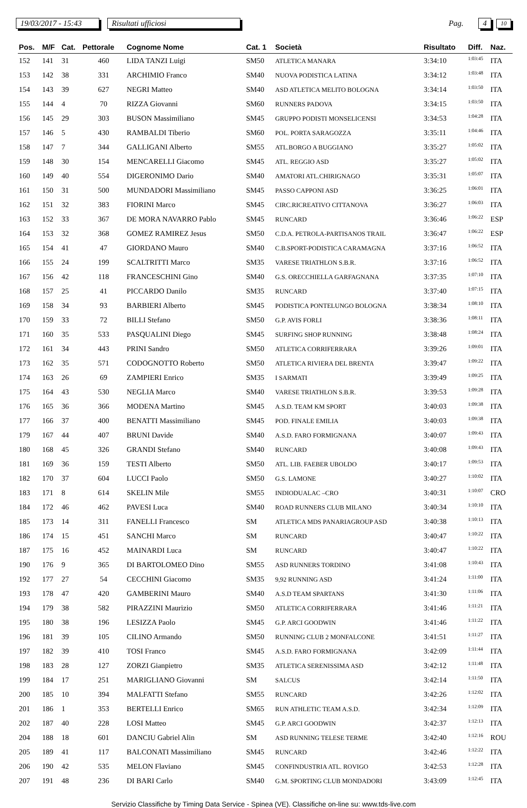19/03/2017 - 15:43 Risultati ufficiosi Pag. 4 10
| Pos. | M/F | Cat. | Pettorale | Cognome Nome | Cat. 1 | Società | Risultato | Diff. | Naz. |
| --- | --- | --- | --- | --- | --- | --- | --- | --- | --- |
| 152 | 141 | 31 | 460 | LIDA TANZI Luigi | SM50 | ATLETICA MANARA | 3:34:10 | 1:03:45 | ITA |
| 153 | 142 | 38 | 331 | ARCHIMIO Franco | SM40 | NUOVA PODISTICA LATINA | 3:34:12 | 1:03:48 | ITA |
| 154 | 143 | 39 | 627 | NEGRI Matteo | SM40 | ASD ATLETICA MELITO BOLOGNA | 3:34:14 | 1:03:50 | ITA |
| 155 | 144 | 4 | 70 | RIZZA Giovanni | SM60 | RUNNERS PADOVA | 3:34:15 | 1:03:50 | ITA |
| 156 | 145 | 29 | 303 | BUSON Massimiliano | SM45 | GRUPPO PODISTI MONSELICENSI | 3:34:53 | 1:04:28 | ITA |
| 157 | 146 | 5 | 430 | RAMBALDI Tiberio | SM60 | POL. PORTA SARAGOZZA | 3:35:11 | 1:04:46 | ITA |
| 158 | 147 | 7 | 344 | GALLIGANI Alberto | SM55 | ATL.BORGO A BUGGIANO | 3:35:27 | 1:05:02 | ITA |
| 159 | 148 | 30 | 154 | MENCARELLI Giacomo | SM45 | ATL. REGGIO ASD | 3:35:27 | 1:05:02 | ITA |
| 160 | 149 | 40 | 554 | DIGERONIMO Dario | SM40 | AMATORI ATL.CHIRIGNAGO | 3:35:31 | 1:05:07 | ITA |
| 161 | 150 | 31 | 500 | MUNDADORI Massimiliano | SM45 | PASSO CAPPONI ASD | 3:36:25 | 1:06:01 | ITA |
| 162 | 151 | 32 | 383 | FIORINI Marco | SM45 | CIRC.RICREATIVO CITTANOVA | 3:36:27 | 1:06:03 | ITA |
| 163 | 152 | 33 | 367 | DE MORA NAVARRO Pablo | SM45 | RUNCARD | 3:36:46 | 1:06:22 | ESP |
| 164 | 153 | 32 | 368 | GOMEZ RAMIREZ Jesus | SM50 | C.D.A. PETROLA-PARTISANOS TRAIL | 3:36:47 | 1:06:22 | ESP |
| 165 | 154 | 41 | 47 | GIORDANO Mauro | SM40 | C.B.SPORT-PODISTICA CARAMAGNA | 3:37:16 | 1:06:52 | ITA |
| 166 | 155 | 24 | 199 | SCALTRITTI Marco | SM35 | VARESE TRIATHLON S.B.R. | 3:37:16 | 1:06:52 | ITA |
| 167 | 156 | 42 | 118 | FRANCESCHINI Gino | SM40 | G.S. ORECCHIELLA GARFAGNANA | 3:37:35 | 1:07:10 | ITA |
| 168 | 157 | 25 | 41 | PICCARDO Danilo | SM35 | RUNCARD | 3:37:40 | 1:07:15 | ITA |
| 169 | 158 | 34 | 93 | BARBIERI Alberto | SM45 | PODISTICA PONTELUNGO BOLOGNA | 3:38:34 | 1:08:10 | ITA |
| 170 | 159 | 33 | 72 | BILLI Stefano | SM50 | G.P. AVIS FORLI | 3:38:36 | 1:08:11 | ITA |
| 171 | 160 | 35 | 533 | PASQUALINI Diego | SM45 | SURFING SHOP RUNNING | 3:38:48 | 1:08:24 | ITA |
| 172 | 161 | 34 | 443 | PRINI Sandro | SM50 | ATLETICA CORRIFERRARA | 3:39:26 | 1:09:01 | ITA |
| 173 | 162 | 35 | 571 | CODOGNOTTO Roberto | SM50 | ATLETICA RIVIERA DEL BRENTA | 3:39:47 | 1:09:22 | ITA |
| 174 | 163 | 26 | 69 | ZAMPIERI Enrico | SM35 | I SARMATI | 3:39:49 | 1:09:25 | ITA |
| 175 | 164 | 43 | 530 | NEGLIA Marco | SM40 | VARESE TRIATHLON S.B.R. | 3:39:53 | 1:09:28 | ITA |
| 176 | 165 | 36 | 366 | MODENA Martino | SM45 | A.S.D. TEAM KM SPORT | 3:40:03 | 1:09:38 | ITA |
| 177 | 166 | 37 | 400 | BENATTI Massimiliano | SM45 | POD. FINALE EMILIA | 3:40:03 | 1:09:38 | ITA |
| 179 | 167 | 44 | 407 | BRUNI Davide | SM40 | A.S.D. FARO FORMIGNANA | 3:40:07 | 1:09:43 | ITA |
| 180 | 168 | 45 | 326 | GRANDI Stefano | SM40 | RUNCARD | 3:40:08 | 1:09:43 | ITA |
| 181 | 169 | 36 | 159 | TESTI Alberto | SM50 | ATL. LIB. FAEBER UBOLDO | 3:40:17 | 1:09:53 | ITA |
| 182 | 170 | 37 | 604 | LUCCI Paolo | SM50 | G.S. LAMONE | 3:40:27 | 1:10:02 | ITA |
| 183 | 171 | 8 | 614 | SKELIN Mile | SM55 | INDIODUALAC –CRO | 3:40:31 | 1:10:07 | CRO |
| 184 | 172 | 46 | 462 | PAVESI Luca | SM40 | ROAD RUNNERS CLUB MILANO | 3:40:34 | 1:10:10 | ITA |
| 185 | 173 | 14 | 311 | FANELLI Francesco | SM | ATLETICA MDS PANARIAGROUP ASD | 3:40:38 | 1:10:13 | ITA |
| 186 | 174 | 15 | 451 | SANCHI Marco | SM | RUNCARD | 3:40:47 | 1:10:22 | ITA |
| 187 | 175 | 16 | 452 | MAINARDI Luca | SM | RUNCARD | 3:40:47 | 1:10:22 | ITA |
| 190 | 176 | 9 | 365 | DI BARTOLOMEO Dino | SM55 | ASD RUNNERS TORDINO | 3:41:08 | 1:10:43 | ITA |
| 192 | 177 | 27 | 54 | CECCHINI Giacomo | SM35 | 9,92 RUNNING ASD | 3:41:24 | 1:11:00 | ITA |
| 193 | 178 | 47 | 420 | GAMBERINI Mauro | SM40 | A.S.D TEAM SPARTANS | 3:41:30 | 1:11:06 | ITA |
| 194 | 179 | 38 | 582 | PIRAZZINI Maurizio | SM50 | ATLETICA CORRIFERRARA | 3:41:46 | 1:11:21 | ITA |
| 195 | 180 | 38 | 196 | LESIZZA Paolo | SM45 | G.P. ARCI GOODWIN | 3:41:46 | 1:11:22 | ITA |
| 196 | 181 | 39 | 105 | CILINO Armando | SM50 | RUNNING CLUB 2 MONFALCONE | 3:41:51 | 1:11:27 | ITA |
| 197 | 182 | 39 | 410 | TOSI Franco | SM45 | A.S.D. FARO FORMIGNANA | 3:42:09 | 1:11:44 | ITA |
| 198 | 183 | 28 | 127 | ZORZI Gianpietro | SM35 | ATLETICA SERENISSIMA ASD | 3:42:12 | 1:11:48 | ITA |
| 199 | 184 | 17 | 251 | MARIGLIANO Giovanni | SM | SALCUS | 3:42:14 | 1:11:50 | ITA |
| 200 | 185 | 10 | 394 | MALFATTI Stefano | SM55 | RUNCARD | 3:42:26 | 1:12:02 | ITA |
| 201 | 186 | 1 | 353 | BERTELLI Enrico | SM65 | RUN ATHLETIC TEAM A.S.D. | 3:42:34 | 1:12:09 | ITA |
| 202 | 187 | 40 | 228 | LOSI Matteo | SM45 | G.P. ARCI GOODWIN | 3:42:37 | 1:12:13 | ITA |
| 204 | 188 | 18 | 601 | DANCIU Gabriel Alin | SM | ASD RUNNING TELESE TERME | 3:42:40 | 1:12:16 | ROU |
| 205 | 189 | 41 | 117 | BALCONATI Massimiliano | SM45 | RUNCARD | 3:42:46 | 1:12:22 | ITA |
| 206 | 190 | 42 | 535 | MELON Flaviano | SM45 | CONFINDUSTRIA ATL. ROVIGO | 3:42:53 | 1:12:28 | ITA |
| 207 | 191 | 48 | 236 | DI BARI Carlo | SM40 | G.M. SPORTING CLUB MONDADORI | 3:43:09 | 1:12:45 | ITA |
Servizio Classifiche by Timing Data Service - Spinea (VE). Classifiche on-line su: www.tds-live.com